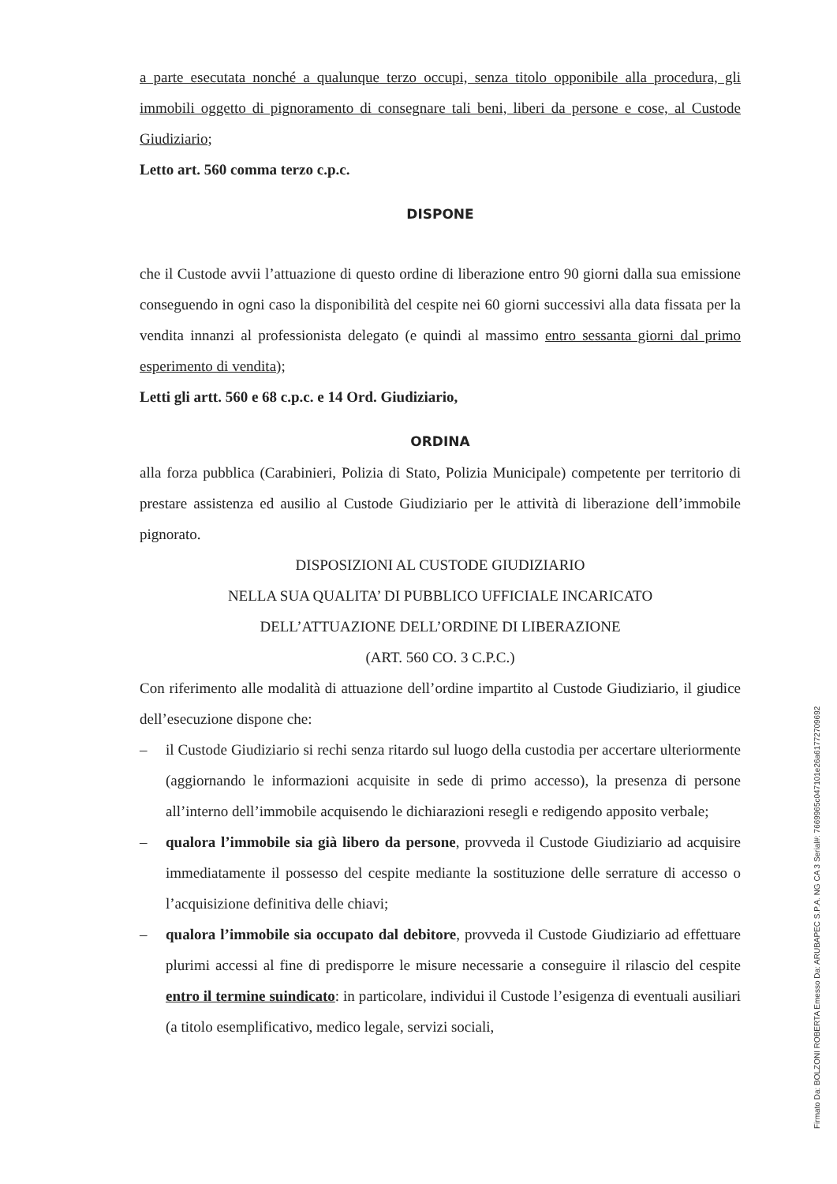a parte esecutata nonché a qualunque terzo occupi, senza titolo opponibile alla procedura, gli immobili oggetto di pignoramento di consegnare tali beni, liberi da persone e cose, al Custode Giudiziario;
Letto art. 560 comma terzo c.p.c.
DISPONE
che il Custode avvii l’attuazione di questo ordine di liberazione entro 90 giorni dalla sua emissione conseguendo in ogni caso la disponibilità del cespite nei 60 giorni successivi alla data fissata per la vendita innanzi al professionista delegato (e quindi al massimo entro sessanta giorni dal primo esperimento di vendita);
Letti gli artt. 560 e 68 c.p.c. e 14 Ord. Giudiziario,
ORDINA
alla forza pubblica (Carabinieri, Polizia di Stato, Polizia Municipale) competente per territorio di prestare assistenza ed ausilio al Custode Giudiziario per le attività di liberazione dell’immobile pignorato.
DISPOSIZIONI AL CUSTODE GIUDIZIARIO
NELLA SUA QUALITA’ DI PUBBLICO UFFICIALE INCARICATO
DELL’ATTUAZIONE DELL’ORDINE DI LIBERAZIONE
(ART. 560 CO. 3 C.P.C.)
Con riferimento alle modalità di attuazione dell’ordine impartito al Custode Giudiziario, il giudice dell’esecuzione dispone che:
– il Custode Giudiziario si rechi senza ritardo sul luogo della custodia per accertare ulteriormente (aggiornando le informazioni acquisite in sede di primo accesso), la presenza di persone all’interno dell’immobile acquisendo le dichiarazioni resegli e redigendo apposito verbale;
– qualora l’immobile sia già libero da persone, provveda il Custode Giudiziario ad acquisire immediatamente il possesso del cespite mediante la sostituzione delle serrature di accesso o l’acquisizione definitiva delle chiavi;
– qualora l’immobile sia occupato dal debitore, provveda il Custode Giudiziario ad effettuare plurimi accessi al fine di predisporre le misure necessarie a conseguire il rilascio del cespite entro il termine suindicato: in particolare, individui il Custode l’esigenza di eventuali ausiliari (a titolo esemplificativo, medico legale, servizi sociali,
Firmato Da: BOLZONI ROBERTA Emesso Da: ARUBAPEC S.P.A. NG CA 3 Serial#: 7669965c047101e26a61772709692